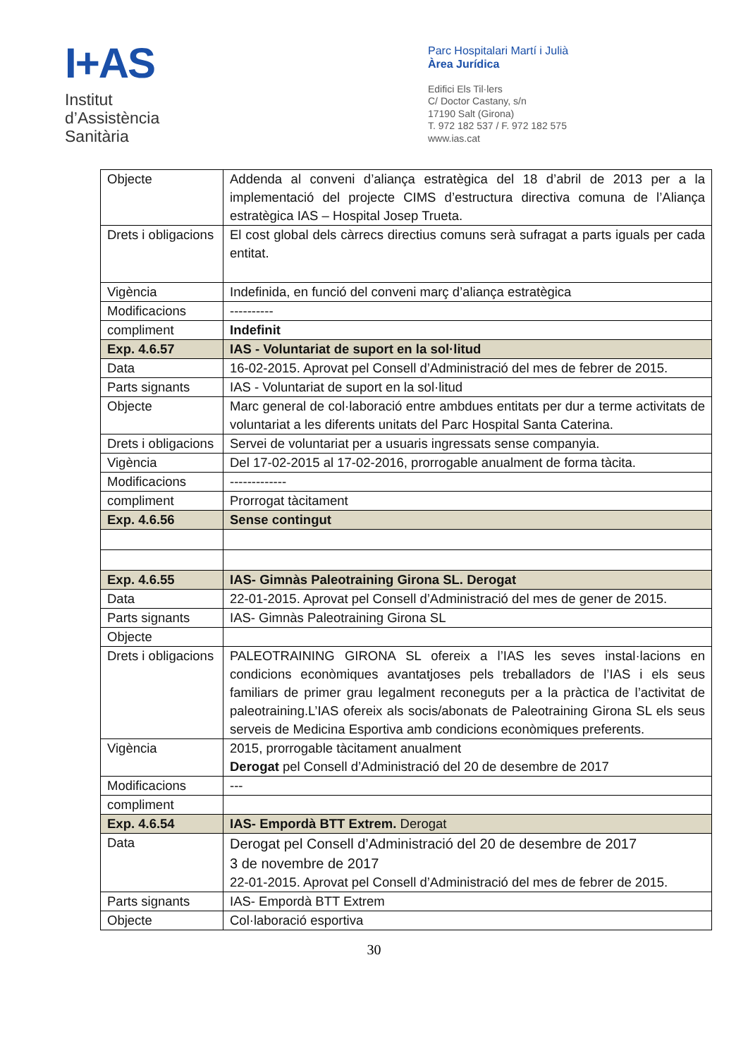I+AS
Institut
d’Assistència
Sanitària
Parc Hospitalari Martí i Julià
Àrea Jurídica
Edifici Els Til·lers
C/ Doctor Castany, s/n
17190 Salt (Girona)
T. 972 182 537 / F. 972 182 575
www.ias.cat
| Objecte | Addenda al conveni d’aliança estratègica del 18 d’abril de 2013 per a la implementació del projecte CIMS d’estructura directiva comuna de l’Aliança estratègica IAS – Hospital Josep Trueta. |
| Drets i obligacions | El cost global dels càrrecs directius comuns serà sufragat a parts iguals per cada entitat. |
| Vigència | Indefinida, en funció del conveni març d’aliança estratègica |
| Modificacions | ---------- |
| compliment | Indefinit |
| Exp. 4.6.57 | IAS - Voluntariat de suport en la sol·litud |
| Data | 16-02-2015. Aprovat pel Consell d’Administració del mes de febrer de 2015. |
| Parts signants | IAS - Voluntariat de suport en la sol·litud |
| Objecte | Marc general de col·laboració entre ambdues entitats per dur a terme activitats de voluntariat a les diferents unitats del Parc Hospital Santa Caterina. |
| Drets i obligacions | Servei de voluntariat per a usuaris ingressats sense companyia. |
| Vigència | Del 17-02-2015 al 17-02-2016, prorrogable anualment de forma tàcita. |
| Modificacions | ------------- |
| compliment | Prorrogat tàcitament |
| Exp. 4.6.56 | Sense contingut |
| Exp. 4.6.55 | IAS- Gimnàs Paleotraining Girona SL. Derogat |
| Data | 22-01-2015. Aprovat pel Consell d’Administració del mes de gener de 2015. |
| Parts signants | IAS- Gimnàs Paleotraining Girona SL |
| Objecte | |
| Drets i obligacions | PALEOTRAINING GIRONA SL ofereix a l’IAS les seves instal·lacions en condicions econòmiques avantatjoses pels treballadors de l’IAS i els seus familiars de primer grau legalment reconeguts per a la pràctica de l’activitat de paleotraining.L’IAS ofereix als socis/abonats de Paleotraining Girona SL els seus serveis de Medicina Esportiva amb condicions econòmiques preferents. |
| Vigència | 2015, prorrogable tàcitament anualment Derogat pel Consell d’Administració del 20 de desembre de 2017 |
| Modificacions | --- |
| compliment | |
| Exp. 4.6.54 | IAS- Empordà BTT Extrem. Derogat |
| Data | Derogat pel Consell d’Administració del 20 de desembre de 2017 3 de novembre de 2017 22-01-2015. Aprovat pel Consell d’Administració del mes de febrer de 2015. |
| Parts signants | IAS- Empordà BTT Extrem |
| Objecte | Col·laboració esportiva |
30